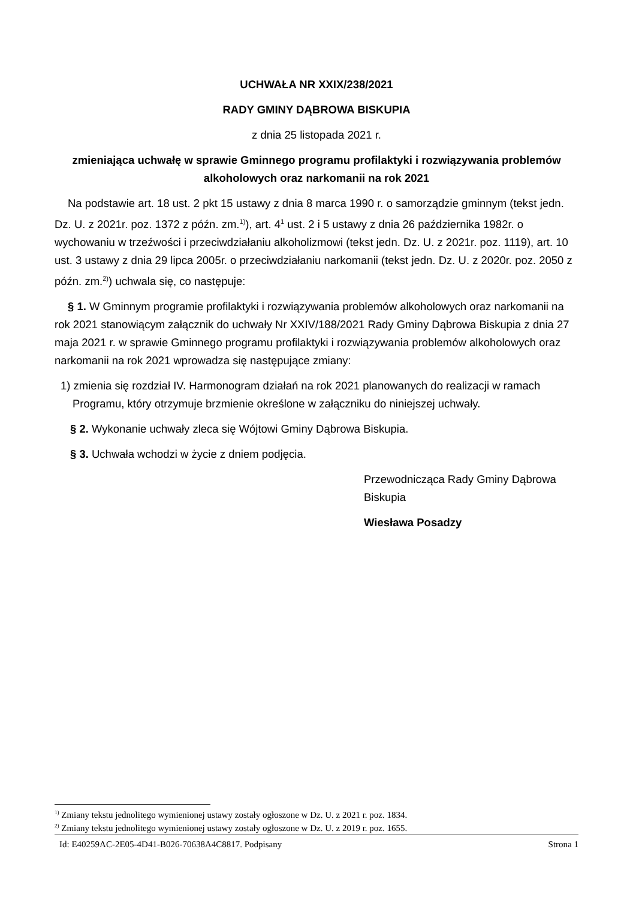UCHWAŁA NR XXIX/238/2021
RADY GMINY DĄBROWA BISKUPIA
z dnia 25 listopada 2021 r.
zmieniająca uchwałę w sprawie Gminnego programu profilaktyki i rozwiązywania problemów alkoholowych oraz narkomanii na rok 2021
Na podstawie art. 18 ust. 2 pkt 15 ustawy z dnia 8 marca 1990 r. o samorządzie gminnym (tekst jedn. Dz. U. z 2021r. poz. 1372 z późn. zm.<sup>1)</sup>), art. 4<sup>1</sup> ust. 2 i 5 ustawy z dnia 26 października 1982r. o wychowaniu w trzeźwości i przeciwdziałaniu alkoholizmowi (tekst jedn. Dz. U. z 2021r. poz. 1119), art. 10 ust. 3 ustawy z dnia 29 lipca 2005r. o przeciwdziałaniu narkomanii (tekst jedn. Dz. U. z 2020r. poz. 2050 z późn. zm.<sup>2)</sup>) uchwala się, co następuje:
§ 1. W Gminnym programie profilaktyki i rozwiązywania problemów alkoholowych oraz narkomanii na rok 2021 stanowiącym załącznik do uchwały Nr XXIV/188/2021 Rady Gminy Dąbrowa Biskupia z dnia 27 maja 2021 r. w sprawie Gminnego programu profilaktyki i rozwiązywania problemów alkoholowych oraz narkomanii na rok 2021 wprowadza się następujące zmiany:
1) zmienia się rozdział IV. Harmonogram działań na rok 2021 planowanych do realizacji w ramach Programu, który otrzymuje brzmienie określone w załączniku do niniejszej uchwały.
§ 2. Wykonanie uchwały zleca się Wójtowi Gminy Dąbrowa Biskupia.
§ 3. Uchwała wchodzi w życie z dniem podjęcia.
Przewodnicząca Rady Gminy Dąbrowa Biskupia
Wiesława Posadzy
<sup>1)</sup> Zmiany tekstu jednolitego wymienionej ustawy zostały ogłoszone w Dz. U. z 2021 r. poz. 1834.
<sup>2)</sup> Zmiany tekstu jednolitego wymienionej ustawy zostały ogłoszone w Dz. U. z 2019 r. poz. 1655.
Id: E40259AC-2E05-4D41-B026-70638A4C8817. Podpisany Strona 1